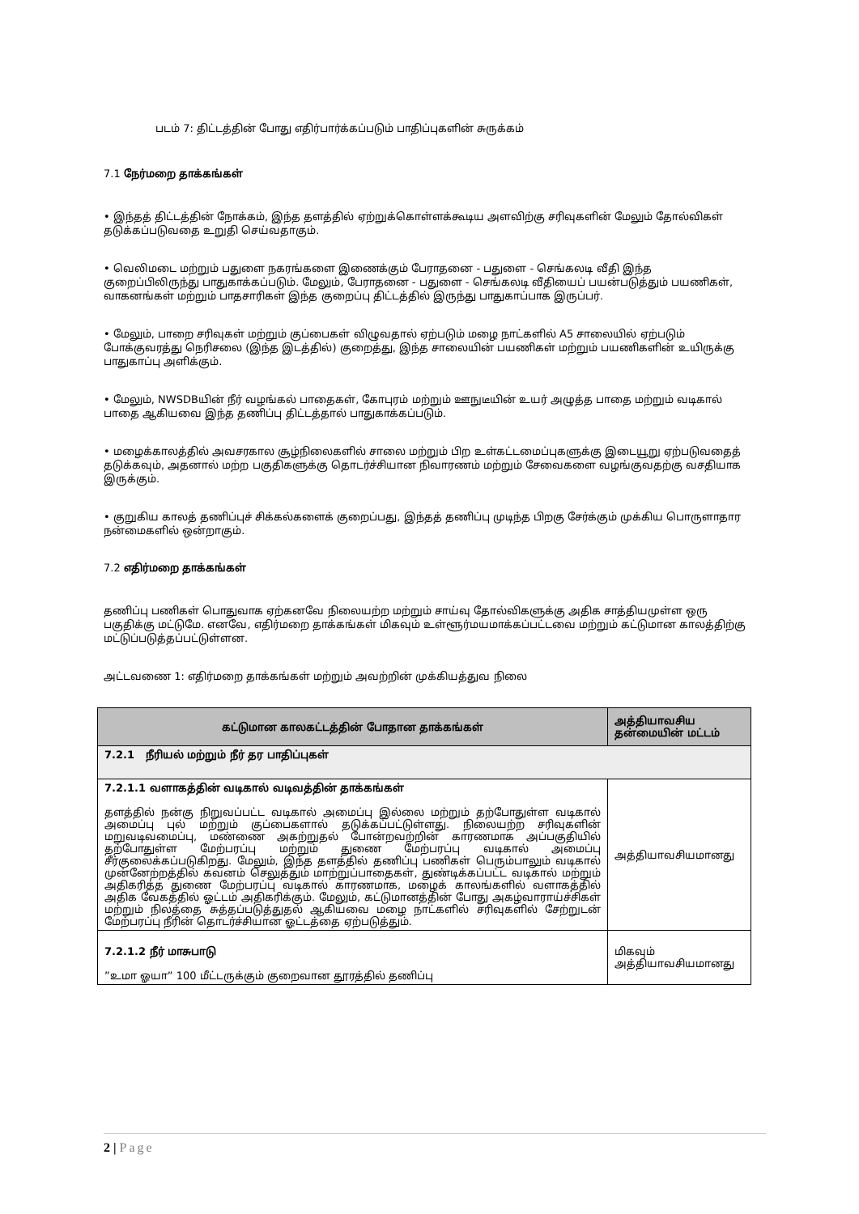படம் 7: திட்டத்தின் போது எதிர்பார்க்கப்படும் பாதிப்புகளின் சுருக்கம்
7.1 நேர்மறை தாக்கங்கள்
• இந்தத் திட்டத்தின் நோக்கம், இந்த தளத்தில் ஏற்றுக்கொள்ளக்கூடிய அளவிற்கு சரிவுகளின் மேலும் தோல்விகள் தடுக்கப்படுவதை உறுதி செய்வதாகும்.
• வெலிமடை மற்றும் பதுளை நகரங்களை இணைக்கும் பேராதனை - பதுளை - செங்கலடி வீதி இந்த குறைப்பிலிருந்து பாதுகாக்கப்படும். மேலும், பேராதனை - பதுளை - செங்கலடி வீதியைப் பயன்படுத்தும் பயணிகள், வாகனங்கள் மற்றும் பாதசாரிகள் இந்த குறைப்பு திட்டத்தில் இருந்து பாதுகாப்பாக இருப்பர்.
• மேலும், பாறை சரிவுகள் மற்றும் குப்பைகள் விழுவதால் ஏற்படும் மழை நாட்களில் A5 சாலையில் ஏற்படும் போக்குவரத்து நெரிசலை (இந்த இடத்தில்) குறைத்து, இந்த சாலையின் பயணிகள் மற்றும் பயணிகளின் உயிருக்கு பாதுகாப்பு அளிக்கும்.
• மேலும், NWSDBயின் நீர் வழங்கல் பாதைகள், கோபுரம் மற்றும் ஊநுடீயின் உயர் அழுத்த பாதை மற்றும் வடிகால் பாதை ஆகியவை இந்த தணிப்பு திட்டத்தால் பாதுகாக்கப்படும்.
• மழைக்காலத்தில் அவசரகால சூழ்நிலைகளில் சாலை மற்றும் பிற உள்கட்டமைப்புகளுக்கு இடையூறு ஏற்படுவதைத் தடுக்கவும், அதனால் மற்ற பகுதிகளுக்கு தொடர்ச்சியான நிவாரணம் மற்றும் சேவைகளை வழங்குவதற்கு வசதியாக இருக்கும்.
• குறுகிய காலத் தணிப்புச் சிக்கல்களைக் குறைப்பது, இந்தத் தணிப்பு முடிந்த பிறகு சேர்க்கும் முக்கிய பொருளாதார நன்மைகளில் ஒன்றாகும்.
7.2 எதிர்மறை தாக்கங்கள்
தணிப்பு பணிகள் பொதுவாக ஏற்கனவே நிலையற்ற மற்றும் சாய்வு தோல்விகளுக்கு அதிக சாத்தியமுள்ள ஒரு பகுதிக்கு மட்டுமே. எனவே, எதிர்மறை தாக்கங்கள் மிகவும் உள்ளூர்மயமாக்கப்பட்டவை மற்றும் கட்டுமான காலத்திற்கு மட்டுப்படுத்தப்பட்டுள்ளன.
அட்டவணை 1: எதிர்மறை தாக்கங்கள் மற்றும் அவற்றின் முக்கியத்துவ நிலை
| கட்டுமான காலகட்டத்தின் போதான தாக்கங்கள் | அத்தியாவசிய தன்மையின் மட்டம் |
| --- | --- |
| 7.2.1 நீரியல் மற்றும் நீர் தர பாதிப்புகள் | |
| 7.2.1.1 வளாகத்தின் வடிகால் வடிவத்தின் தாக்கங்கள் தளத்தில் நன்கு நிறுவப்பட்ட வடிகால் அமைப்பு இல்லை மற்றும் தற்போதுள்ள வடிகால் அமைப்பு புல் மற்றும் குப்பைகளால் தடுக்கப்பட்டுள்ளது. நிலையற்ற சரிவுகளின் மறுவடிவமைப்பு, மண்ணை அகற்றுதல் போன்றவற்றின் காரணமாக அப்பகுதியில் தற்போதுள்ள மேற்பரப்பு மற்றும் துணை மேற்பரப்பு வடிகால் அமைப்பு சீர்குலைக்கப்படுகிறது. மேலும், இந்த தளத்தில் தணிப்பு பணிகள் பெரும்பாலும் வடிகால் முன்னேற்றத்தில் கவனம் செலுத்தும் மாற்றுப்பாதைகள், துண்டிக்கப்பட்ட வடிகால் மற்றும் அதிகரித்த துணை மேற்பரப்பு வடிகால் காரணமாக, மழைக் காலங்களில் வளாகத்தில் அதிக வேகத்தில் ஓட்டம் அதிகரிக்கும். மேலும், கட்டுமானத்தின் போது அகழ்வாராய்ச்சிகள் மற்றும் நிலத்தை சுத்தப்படுத்துதல் ஆகியவை மழை நாட்களில் சரிவுகளில் சேற்றுடன் மேற்பரப்பு நீரின் தொடர்ச்சியான ஓட்டத்தை ஏற்படுத்தும். | அத்தியாவசியமானது |
| 7.2.1.2 நீர் மாசுபாடு ”உமா ஓயா” 100 மீட்டருக்கும் குறைவான தூரத்தில் தணிப்பு | மிகவும் அத்தியாவசியமானது |
2 | Page